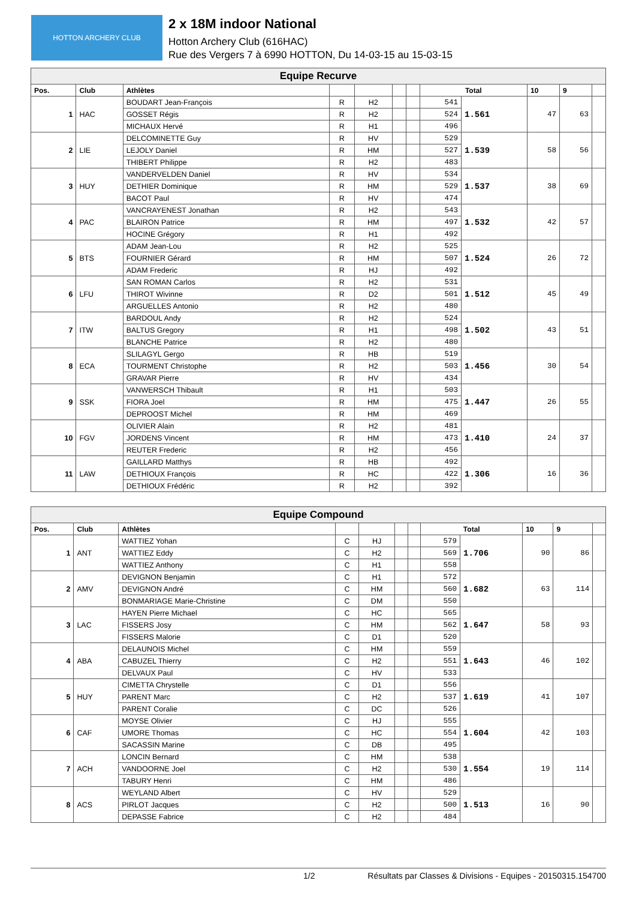HOTTON ARCHERY CLUB
2 x 18M indoor National
Hotton Archery Club (616HAC)
Rue des Vergers 7 à 6990 HOTTON, Du 14-03-15 au 15-03-15
| Equipe Recurve | | | | | | | | | | | |
| Pos. | Club | Athlètes | | | | | Total | | 10 | 9 | |
| 1 | HAC | BOUDART Jean-François | R | H2 | | | 541 | 1.561 | 47 | 63 | |
| | | GOSSET Régis | R | H2 | | | 524 | | | | |
| | | MICHAUX Hervé | R | H1 | | | 496 | | | | |
| 2 | LIE | DELCOMINETTE Guy | R | HV | | | 529 | 1.539 | 58 | 56 | |
| | | LEJOLY Daniel | R | HM | | | 527 | | | | |
| | | THIBERT Philippe | R | H2 | | | 483 | | | | |
| 3 | HUY | VANDERVELDEN Daniel | R | HV | | | 534 | 1.537 | 38 | 69 | |
| | | DETHIER Dominique | R | HM | | | 529 | | | | |
| | | BACOT Paul | R | HV | | | 474 | | | | |
| 4 | PAC | VANCRAYENEST Jonathan | R | H2 | | | 543 | 1.532 | 42 | 57 | |
| | | BLAIRON Patrice | R | HM | | | 497 | | | | |
| | | HOCINE Grégory | R | H1 | | | 492 | | | | |
| 5 | BTS | ADAM Jean-Lou | R | H2 | | | 525 | 1.524 | 26 | 72 | |
| | | FOURNIER Gérard | R | HM | | | 507 | | | | |
| | | ADAM Frederic | R | HJ | | | 492 | | | | |
| 6 | LFU | SAN ROMAN Carlos | R | H2 | | | 531 | 1.512 | 45 | 49 | |
| | | THIROT Wivinne | R | D2 | | | 501 | | | | |
| | | ARGUELLES Antonio | R | H2 | | | 480 | | | | |
| 7 | ITW | BARDOUL Andy | R | H2 | | | 524 | 1.502 | 43 | 51 | |
| | | BALTUS Gregory | R | H1 | | | 498 | | | | |
| | | BLANCHE Patrice | R | H2 | | | 480 | | | | |
| 8 | ECA | SLILAGYL Gergo | R | HB | | | 519 | 1.456 | 30 | 54 | |
| | | TOURMENT Christophe | R | H2 | | | 503 | | | | |
| | | GRAVAR Pierre | R | HV | | | 434 | | | | |
| 9 | SSK | VANWERSCH Thibault | R | H1 | | | 503 | 1.447 | 26 | 55 | |
| | | FIORA Joel | R | HM | | | 475 | | | | |
| | | DEPROOST Michel | R | HM | | | 469 | | | | |
| 10 | FGV | OLIVIER Alain | R | H2 | | | 481 | 1.410 | 24 | 37 | |
| | | JORDENS Vincent | R | HM | | | 473 | | | | |
| | | REUTER Frederic | R | H2 | | | 456 | | | | |
| 11 | LAW | GAILLARD Matthys | R | HB | | | 492 | 1.306 | 16 | 36 | |
| | | DETHIOUX François | R | HC | | | 422 | | | | |
| | | DETHIOUX Frédéric | R | H2 | | | 392 | | | | |
| Equipe Compound | | | | | | | | | | | |
| Pos. | Club | Athlètes | | | | | Total | | 10 | 9 | |
| 1 | ANT | WATTIEZ Yohan | C | HJ | | | 579 | 1.706 | 90 | 86 | |
| | | WATTIEZ Eddy | C | H2 | | | 569 | | | | |
| | | WATTIEZ Anthony | C | H1 | | | 558 | | | | |
| 2 | AMV | DEVIGNON Benjamin | C | H1 | | | 572 | 1.682 | 63 | 114 | |
| | | DEVIGNON André | C | HM | | | 560 | | | | |
| | | BONMARIAGE Marie-Christine | C | DM | | | 550 | | | | |
| 3 | LAC | HAYEN Pierre Michael | C | HC | | | 565 | 1.647 | 58 | 93 | |
| | | FISSERS Josy | C | HM | | | 562 | | | | |
| | | FISSERS Malorie | C | D1 | | | 520 | | | | |
| 4 | ABA | DELAUNOIS Michel | C | HM | | | 559 | 1.643 | 46 | 102 | |
| | | CABUZEL Thierry | C | H2 | | | 551 | | | | |
| | | DELVAUX Paul | C | HV | | | 533 | | | | |
| 5 | HUY | CIMETTA Chrystelle | C | D1 | | | 556 | 1.619 | 41 | 107 | |
| | | PARENT Marc | C | H2 | | | 537 | | | | |
| | | PARENT Coralie | C | DC | | | 526 | | | | |
| 6 | CAF | MOYSE Olivier | C | HJ | | | 555 | 1.604 | 42 | 103 | |
| | | UMORE Thomas | C | HC | | | 554 | | | | |
| | | SACASSIN Marine | C | DB | | | 495 | | | | |
| 7 | ACH | LONCIN Bernard | C | HM | | | 538 | 1.554 | 19 | 114 | |
| | | VANDOORNE Joel | C | H2 | | | 530 | | | | |
| | | TABURY Henri | C | HM | | | 486 | | | | |
| 8 | ACS | WEYLAND Albert | C | HV | | | 529 | 1.513 | 16 | 90 | |
| | | PIRLOT Jacques | C | H2 | | | 500 | | | | |
| | | DEPASSE Fabrice | C | H2 | | | 484 | | | | |
1/2 Résultats par Classes & Divisions - Equipes - 20150315.154700